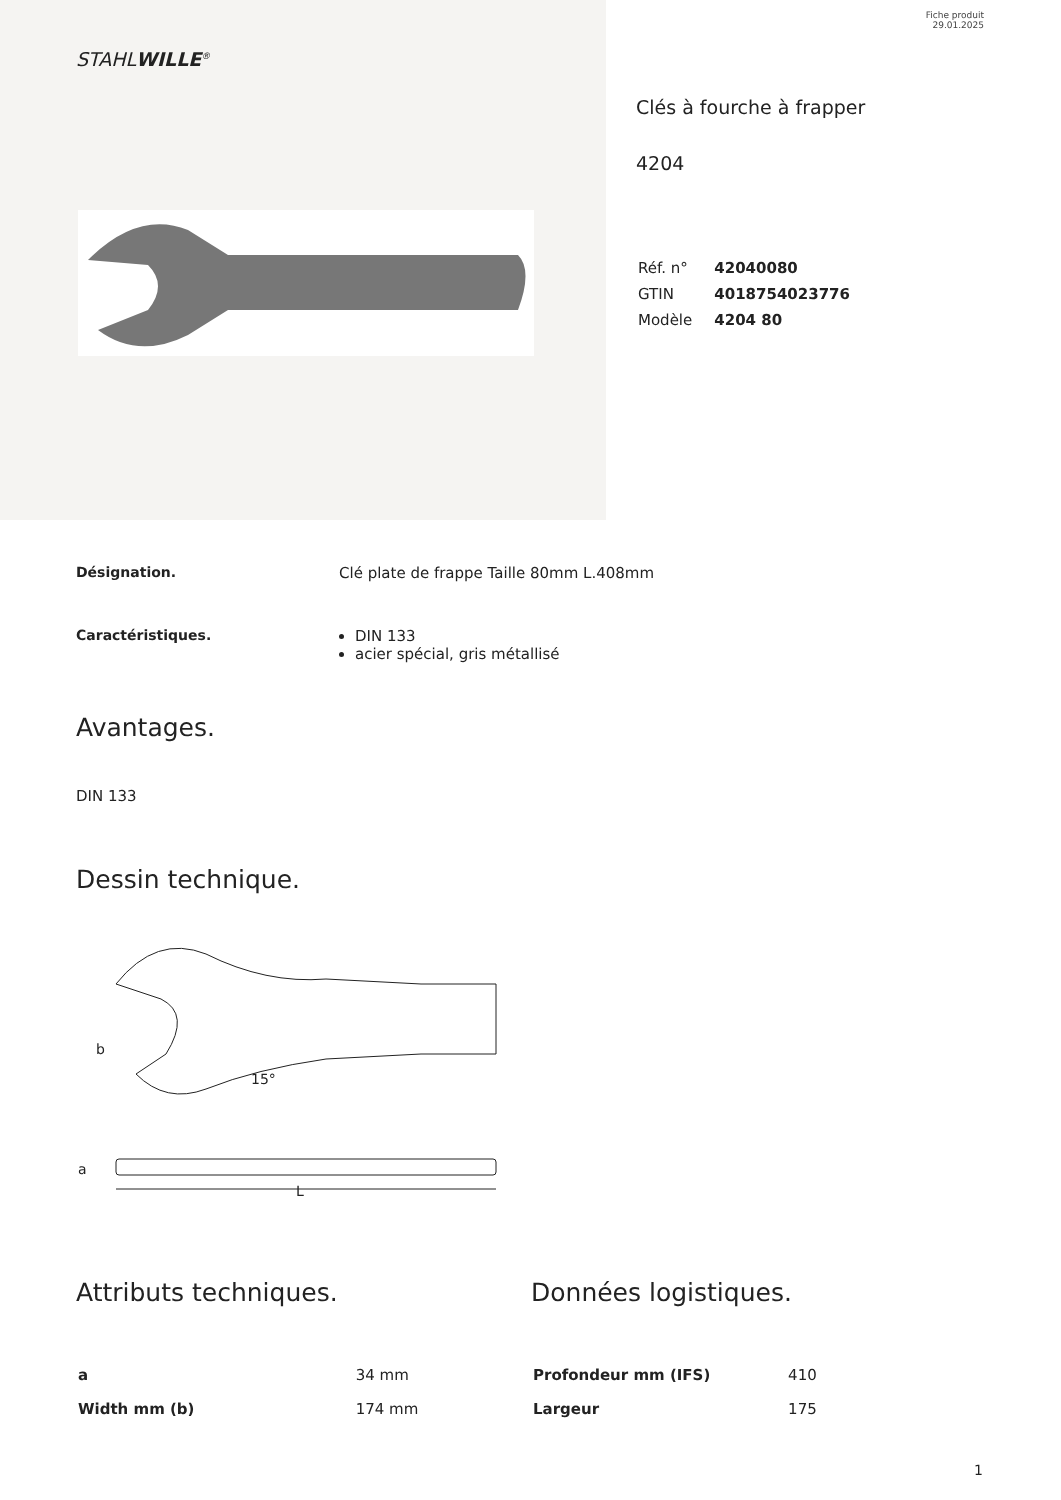Fiche produit
29.01.2025
STAHLWILLE<sup>®</sup>
Clés à fourche à frapper
4204
| Réf. n° | 42040080 |
| GTIN | 4018754023776 |
| Modèle | 4204 80 |
Désignation. Clé plate de frappe Taille 80mm L.408mm
Caractéristiques. DIN 133
acier spécial, gris métallisé
Avantages.
DIN 133
Dessin technique.
b
15°
a
L
Attributs techniques.
| a | 34 mm |
| Width mm (b) | 174 mm |
Données logistiques.
| Profondeur mm (IFS) | 410 |
| Largeur | 175 |
1